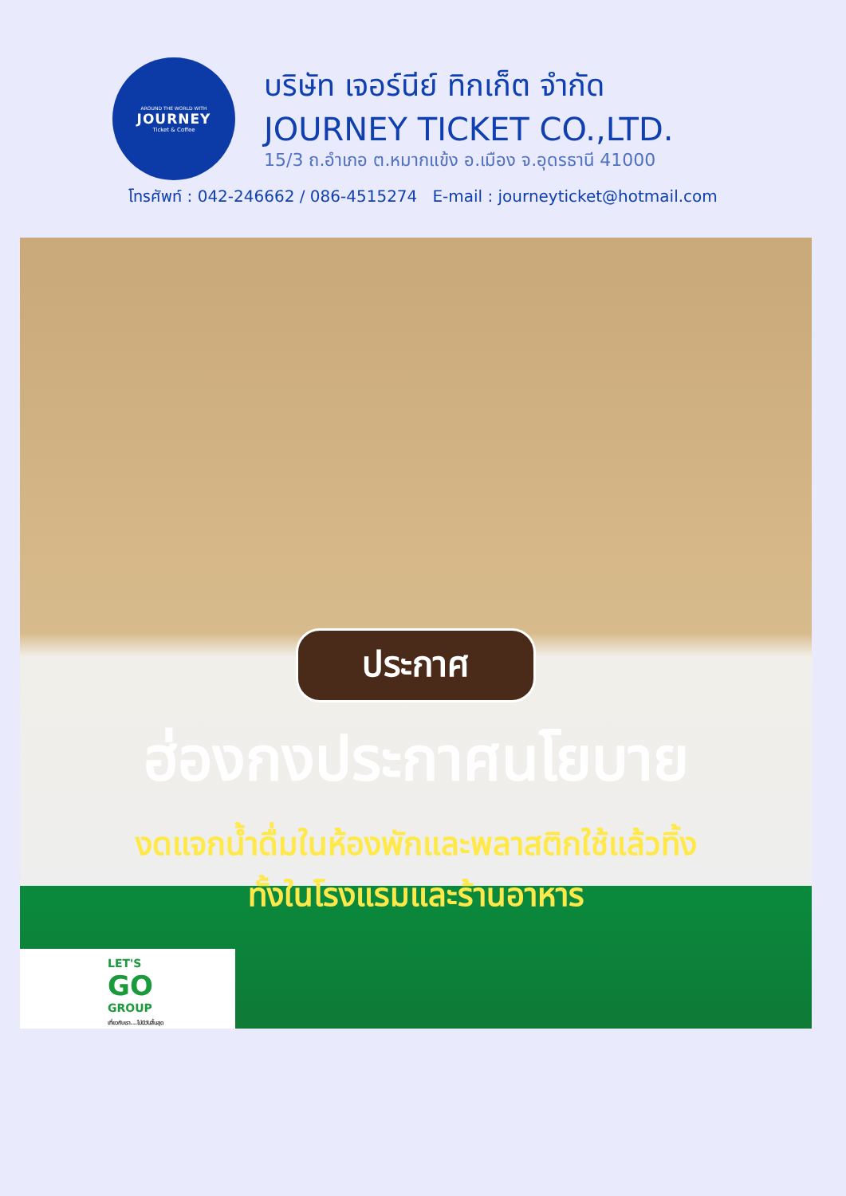AROUND THE WORLD WITH
JOURNEY
Ticket & Coffee
บริษัท เจอร์นีย์ ทิกเก็ต จำกัด
JOURNEY TICKET CO.,LTD.
15/3 ถ.อำเภอ ต.หมากแข้ง อ.เมือง จ.อุดรธานี 41000
โทรศัพท์ : 042-246662 / 086-4515274 E-mail : journeyticket@hotmail.com
ประกาศ
ฮ่องกงประกาศนโยบาย
งดแจกน้ำดื่มในห้องพักและพลาสติกใช้แล้วทิ้ง
ทั้งในโรงแรมและร้านอาหาร
LET'S
GO
GROUP
เที่ยวกับเรา...ไม่มีวันสิ้นสุด